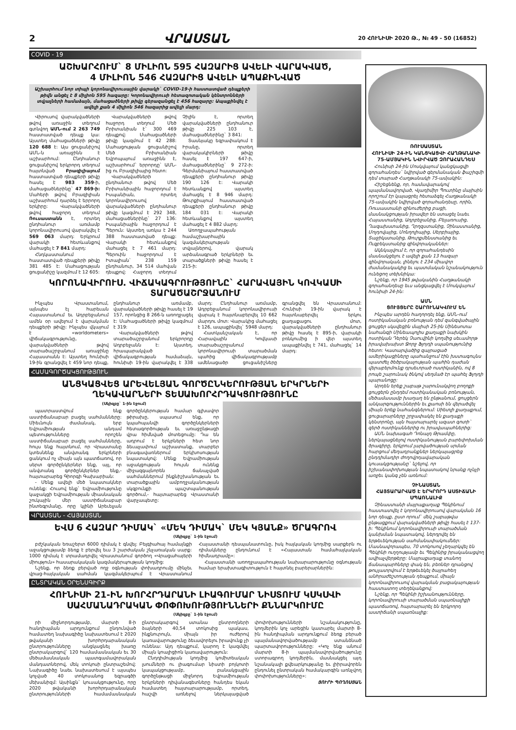2 ՎՐԱՍՏԱՆ 20 ՀՈՒՆԻՍԻ 2020 Թ., № 49 - 50 (16852)
COVID - 19
ԱՇԽԱՐՀՈՒՄ` 8 ՄԻԼԻՈՆ 595 ՀԱԶԱՐԻՑ ԱՎԵԼԻ ՎԱՐԱԿՎԱԾ,
4 ՄԻԼԻՈՆ 546 ՀԱԶԱՐԻՑ ԱՎԵԼԻ ԱՊԱՔԻՆՎԱԾ
Աշխարհում նոր տիպի կորոնավիրուսային վարակի` COVID-19-ի հաստատված դեպքերի թիվն անցել է 8 միլիոն 595 հազարը: Կորոնավիրուսի հետազոտական կենտրոնների տվյալների համաձայն, մահացածների թիվը գերազանցել է 456 հազարը: Ապաքինվել է ավելի քան 4 միլիոն 546 հազարից ավելի մարդ:
Վիրուսով վարակվածների թվով առաջին տեղում գտնվող ԱՄՆ-ում 2 263 749 հաստատված դեպք կա: Այստեղ մահացածների թիվը 120 688 է: Այս ցուցանիշով ԱՄՆ-ն առաջինն է աշխարհում: Ընդհանուր ցուցանիշով երկրորդ տեղում հայտնված Բրազիլիայում հաստատված դեպքերի թիվը հասել է 983 359-ի, մահացածներինը` 47 869-ի: Մահերի թվով Բրազիլիան աշխարհում դարձել է երրորդ երկիրը: Վարակվածների թվով հաջորդ տեղում Ռուսաստանն է, որտեղ ընդհանուր առմամբ կորոնավիրուսով վարակվել է 569 063 մարդ: Երկրում վարակի հետևանքով մահացել է 7 841 մարդ:
Հնդկաստանում հաստատված դեպքերի թիվը 381 485 է: Մահացության ցուցանիշը կազմում է 12 605:
Վարակվածների թվով հաջորդ տեղում Մեծ Բրիտանիան է` 300 469 դեպքով: Մահացածների թիվը կազմում է 42 288: Մահացության ցուցանիշով Մեծ Բրիտանիան Եվրոպայում առաջինն է, աշխարհում` երրորդը` ԱՄՆ-ից ու Բրազիլիայից հետո:
Վարակվածների ընդհանուր թվով Մեծ Բրիտանիային հաջորդում է Իսպանիան, որտեղ կորոնավիրուսով վարակվածների ընդհանուր թիվը կազմում է 292 348, մահացածներինը` 27 136: Իսպանիային հաջորդում է Պերուն: Այստեղ առկա է 244 388 հաստատված դեպք: Վարակի հետևանքով մահացել է 7 461 մարդ: Պերուին հաջորդում է Իտալիան` 238 159 ընդհանուր, 34 514 մահվան դեպքով: Հաջորդ տեղում Չիլին է, որտեղ վարակվածների ընդհանուր թիվը 225 103 է, մահացածներինը` 3 841:
Տասնյակը եզրափակում է Իրանը, որտեղ վարակակիրների թիվը հասել է 197 647-ի, մահացածներինը` 9 272-ի: Գերմանիայում հաստատված դեպքերի ընդհանուր թիվը 190 126 է: Վարակի հետևանքով այստեղ մահացել է 8 946 մարդ: Թուրքիայում հաստատված դեպքերի ընդհանուր թիվը 184 031 է: Վարակի հետևանքով այստեղ մահացել է 4 882 մարդ:
Առողջապահության համաշխարհային կազմակերպության տվյալներով, վարակ արձանագրած երկրների եւ տարածքների թիվը հասել է 215-ի:
ԿՈՐՈՆԱՎԻՐՈՒՍ. ՎԻՃԱԿԱԳՐՈՒԹՅՈՒՆԸ` ՀԱՐԱՎԱՅԻՆ ԿՈՎԿԱՍԻ ՏԱՐԱԾԱՇՐՋԱՆՈՒՄ
Ինչպես Վրաստանում, այնպես էլ հարեւան Հայաստանում եւ Ադրբեջանում ամեն օր ավելում է վարակման դեպքերի թիվը: Ինչպես վկայում է «worldometers» վիճակագրությունը, վարակվածների թվով տարածաշրջանում առաջինը Հայաստանն է: Այստեղ հունիսի 19-ին գրանցվել է 459 նոր դեպք, ընդհանուր առմամբ, վարակվածների թիվը հասել է 19 157, որոնցից 8 266-ն առողջացել է: Մահացածների թիվը կազմում է 319:
Վարակվածների թվով տարածաշրջանում երկրորդը Ադրբեջանն է: Այստեղ, հրապարակված վիճակագրության համաձայն, հունիսի 19-ին վարակվել է 338 մարդ: Ընդհանուր առմամբ, Ադրբեջանում կորոնավիրուսի վարակ է հայտնաբերվել 10 662 մարդու մոտ: Վարակից մահացել է 126, ապաքինվել` 5948 մարդ:
Հատկանշական է, որ Հարավային Կովկասի տարածաշրջանում կորոնավիրուսի տարածման պահից վիճակագրությամբ ամենացածր ցուցանիշները գրանցվել են Վրաստանում: Հունիսի 19-ին վարակ է հայտնաբերվել երկու քաղաքացու մոտ, վարակվածների ընդհանուր թիվը հասել է 895-ի, վարակի բռնկումից ի վեր այստեղ ապաքինվել է 741, մահացել` 14 մարդ:
ՀԱՄԱԳՈՐԾԱԿՑՈՒԹՅՈՒՆ
ԱՆՑԿԱՑՎԵՑ ԱՐԵՎԵԼՅԱՆ ԳՈՐԾԸՆԿԵՐՈՒԹՅԱՆ ԵՐԿՐՆԵՐԻ ՂԵԿԱՎԱՐՆԵՐԻ ՏԵՍԱԽՈՐՀՐԴԱԿՑՈՒԹՅՈՒՆԸ
(Սկիզբը` 1-ին էջում)
պատրաստվում ենք աստիճանաբար բացել սահմանները: Միեւնույն ժամանակ, երբ Եվրամիության անդամ պետությունները որոշեն աստիճանաբար բացել սահմանները, հույս ենք հայտնում, որ Վրաստանը կտեսնենք անվտանգ երկրների ցանկում ոչ միայն այն պատճառով, որ սերտ գործընկերներ ենք, այլ, որ անվտանգ գործընկերներ ենք,- հայտարարեց Գիորգի Գախարիան:
- Մենք ավելի մեծ նպատակներ ունենք: Հուսով ենք` Եվրամիությունը կաջակցի Եվրամիության միասնական շուկային մեր աստիճանաբար ինտեգրմանը, որը կլինի Արեւելյան գործընկերության համար գլխավոր թիրախը, սպասում ենք, որ կպահպանվի գործընկերների հետագործության եւ առաջընթացի վրա հիմնված մոտեցումը: Դա են ադրում է երկրների հետ նոր ձեւաչափում աշխատանք, տարբեր բնագավառներում երկխոսության նպատակով: Մենք Եվրամիության աջակցության հույսն ունենք միջազգայնորեն ճանաչված սահմաններում ինքնիշխանության եւ տարածքային ամբողջականության սկզբունքի պաշտպանության գործում,- հայտարարեց Վրաստանի վարչապետը:
ՎՐԱՍՏԱՆ - ՀԱՅԱՍՏԱՆ
ԵՎՍ 6 ՀԱԶԱՐ ԴԻՄԱԿ` «ՄԵԿ ԴԻՄԱԿ` ՄԵԿ ԿՅԱՆՔ» ԾՐԱԳՐՈՎ
(Սկիզբը` 1-ին էջում)
բժշկական եռաշերտ 6000 դիմակ է գնվել: Բելգիահայ համայնքի աջակցությամբ ձեռք է բերվել եւս 3 շարժական շնչառական սարք: 1000 դիմակ է տրամադրվել Վրաստանում գործող «Վրացահայերի միություն» հասարակական կազմակերպության կողմից:
Նշենք, որ ձեռք բերված ողջ օգնության փոխադրումը մինչեւ վրաց-հայկական սահման կազմակերպում է Վրաստանում Հայաստանի դեսպանատունը, իսկ հայկական կողմից սարքերն ու դիմակները ընդունում է «Հայաստան համահայկական հիմնադրամը»:
Հայաստանի առողջապահության նախարարությունը օգնության համար երախտագիտություն է հայտնել բարերարներին:
ԸՆՏՐԱԿԱՆ ՕՐԵՆՍԳԻՐՔ
ՀՈՒՆԻՍԻ 21-ԻՆ ԽՈՐՀՐԴԱՐԱՆԻ ԼԻԱԳՈՒՄԱՐ ՆԻՍՏՈՒՄ ԿՍԿՍՎԻ ՍԱՀՄԱՆԱԴՐԱԿԱՆ ՓՈՓՈԽՈՒԹՅՈՒՆՆԵՐԻ ՔՆՆԱՐԿՈՒՄԸ
(Սկիզբը` 1-ին էջում)
րի միջնորդությամբ, մարտի 8-ի հանդիպման արդյունքում ընդունված համատեղ նախագիծը նախատեսում է 2020 թվականի խորհրդարանական ընտրությունները անցկացնել խառը ընտրակարգով` 120 համամասնական եւ 30 մեծամասնական պատգամավորական մանդատներով, մեկ տոկոսի ընտրաշեմով: Նախագիծը նաեւ նախատեսում է այսպես կոչված 40 տոկոսանոց եզրագծի մեխանիզմ: Այսինքն` կուսակցությունը, որը 2020 թվականի խորհրդարանական ընտրությունների համամասնական ընտրակարգով ստանա ընտրողների ձայների 40,54 տոկոսից պակաս, ինքնուրույն, միայն իր ուժերով կառավարությունը ձեւավորելու իրավունք չի ունենա: Այդ դեպքում, կարող է կազմվել միայն կոալիցիոն կառավարություն:
Ընդդիմության կողմից կոմիտեական լսումների ու լիագումար նիստի բոյկոտի կապակցությամբ, բանակցային գործընթացի միջնորդ Եվրամիության երկրների դիվանագետները հանդես եկան համատեղ հայտարարությամբ, որտեղ, հաշվի առնելով ներկայացված փոփոխությունների նշանակությունը, կողմերին կոչ արեցին կատարել մարտի 8-ին հանդիպման արդյունքում ձեռք բերած պայմանավորվածությամբ ստանձնած պարտավորությունները: «Կոչ ենք անում մարտի 8-ի պայմանավորվածությունը ստորագրող կողմերին, մասնակցել այդ նշանակալի քվեարկությանը եւ լիիրավորեն ընդունել ընտրական համակարգին առնչվող փոփոխությունները»:
ՅՈՒՐԻ ՊՈՂՈՍՅԱՆ
ՌՈՒՍԱՍՏԱՆ
ՀՈՒՆԻՍԻ 24-ԻՆ ԿԱՆՑԿԱՑՎԻ ՀԱՂԹԱՆԱԿԻ 75-ԱՄՅԱԿԻՆ ՆՎԻՐՎԱԾ ԶՈՐԱՀԱՆԴԵՍ
Հունիսի 24-ին Մոսկվայում կանցկացվի զորահանդես` նվիրված գերմանական ֆաշիզմի դեմ տարած Հաղթանակի 75-ամյակին:
Հիշեցնենք, որ, համավարակով պայմանավորված, Վլադիմիր Պուտինը մայիսին որոշում էր կայացրել հետաձգել Հաղթանակի 75-ամյակին նվիրված զորահանդեսը, որին, Ռուսաստանի զինուժերից բացի, մասնակցության իրավեր են ստացել նաեւ Հայաստանից, Ադրբեջանից, Բելառուսից, Ղազախստանից, Ղրղզստանից, Չինաստանից, Մոլդովայից, Մոնղոլիայից, Սերբիայից, Տաջիկստանից, Թուրքմենստանից եւ Ուզբեկստանից զինվորականներ:
Ակնկալվում է, որ զորահանդեսին մասնակցելու է ավելի քան 13 հազար զինվորական, լինելու է 234 միավոր ժամանակակից եւ պատմական նշանակություն ունեցող տեխնիկա:
Նշենք, որ 1945 թվականին Հաղթանակի զորահանդեսը եւս անցկացվել է Մոսկվայում հունիսի 24-ին:
ԱՄՆ
ՑՈՒՅՑԵՐԸ ՇԱՐՈՒՆԱԿՎՈՒՄ ԵՆ
Ինչպես արդեն հաղորդել ենք, ԱՄՆ-ում ոստիկանական բռնության դեմ զանգվածային ցույցեր սկսվեցին մայիսի 25-ին Մինեսոտա նահանգի Մինեապոլիս քաղաքի նախկին ոստիկան Դերեկ Չաուվինի կողմից սեւամորթ իրավախախտ Ջորջ Ֆլոյդի սպանությունից հետո: Կատարվածից զայրացած ամերիկացիները պահանջում էին խստագույնս պատժել ծեծբակալության պահին դաժան վերաբերմունք դրսեւորած ոստիկանին, ով 8 րոպե շարունակ ծնկով սեղմած էր պահել Ֆլոյդի պարանոցը:
Արդեն երեք շաբաթ շարունակվող բողոքի ցույցերն ընդդեմ ոստիկանական բռնության, մեծամասամբ խաղաղ են ընթանում, ցույցերն անկարգություններին եւ քաոսի են վերածվել միայն երեք նահանգներում: Սիետլի քաղաքում, ցուցարարները շրջափակել են քաղաքի կենտրոնը, այն հայտարարել ազատ գոտի` զերծ ոստիկաններից ու իրավապահներից:
ԱՄՆ նախագահ Դոնալդ Թրամփը, ներկայացնելով ոստիկանության բարեփոխման ծրագիրը, երկրում լարվածության սրման հարցում մեղադրանքներ ներկայացրեց ընդդիմադիր ժողովրդավարական կուսակցությանը` նշելով, որ իշխանափոխության նպատակով նրանք ոչնչի առջեւ կանգ չեն առնում:
ՉԻՆԱՍՏԱՆ
ՀԱՅՏԱՐԱՐՎԱԾ Է ԵՐԿՐՈՐԴ ԱՍՏԻՃԱՆԻ ՍՊԱՌՆԱԼԻՔ
Չինաստանի մայրաքաղաք Պեկինում հաստատվել է կորոնավիրուսով վարակման 16 նոր դեպք, ըստ որում` մեկ շաբաթվա ընթացքում վարակվածների թիվը հասել է 137-ի: Պեկինում կորոնավիրուսի տարածման կանխման նպատակով, ներդրվել են երթեւեկության սահմանափակումներ: Մասնավորապես, 70 տոկոսով չեղարկվել են Պեկինի ուղղությամբ եւ Պեկինից իրականացվող ավիաչվերթերը: Մայրաքաղաք տանող ճանապարհները փակ են, բեռներ դրանցով թույլատրվում է երթեւեկել ծայրահեղ անհրաժեշտության դեպքում, միայն կորոնավիրուսով վարակման բացակայության հաստատող տեղեկանքով:
Նշենք, որ Պեկինի իշխանությունները, կորոնավիրուսի տարածման սպառնալիքի պատճառով, հայտարարել են երկրորդ աստիճանի սպառնալիք: